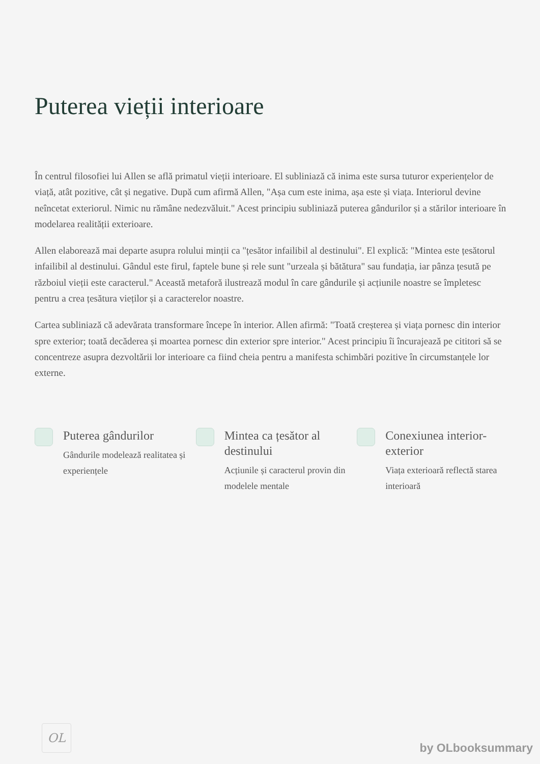Puterea vieții interioare
În centrul filosofiei lui Allen se află primatul vieții interioare. El subliniază că inima este sursa tuturor experiențelor de viață, atât pozitive, cât și negative. După cum afirmă Allen, "Așa cum este inima, așa este și viața. Interiorul devine neîncetat exteriorul. Nimic nu rămâne nedezvăluit." Acest principiu subliniază puterea gândurilor și a stărilor interioare în modelarea realității exterioare.
Allen elaborează mai departe asupra rolului minții ca "țesător infailibil al destinului". El explică: "Mintea este țesătorul infailibil al destinului. Gândul este firul, faptele bune și rele sunt "urzeala și bătătura" sau fundația, iar pânza țesută pe războiul vieții este caracterul." Această metaforă ilustrează modul în care gândurile și acțiunile noastre se împletesc pentru a crea țesătura vieților și a caracterelor noastre.
Cartea subliniază că adevărata transformare începe în interior. Allen afirmă: "Toată creșterea și viața pornesc din interior spre exterior; toată decăderea și moartea pornesc din exterior spre interior." Acest principiu îi încurajează pe cititori să se concentreze asupra dezvoltării lor interioare ca fiind cheia pentru a manifesta schimbări pozitive în circumstanțele lor externe.
Puterea gândurilor
Gândurile modelează realitatea și experiențele
Mintea ca țesător al destinului
Acțiunile și caracterul provin din modelele mentale
Conexiunea interior-exterior
Viața exterioară reflectă starea interioară
OL
by OLbooksummary